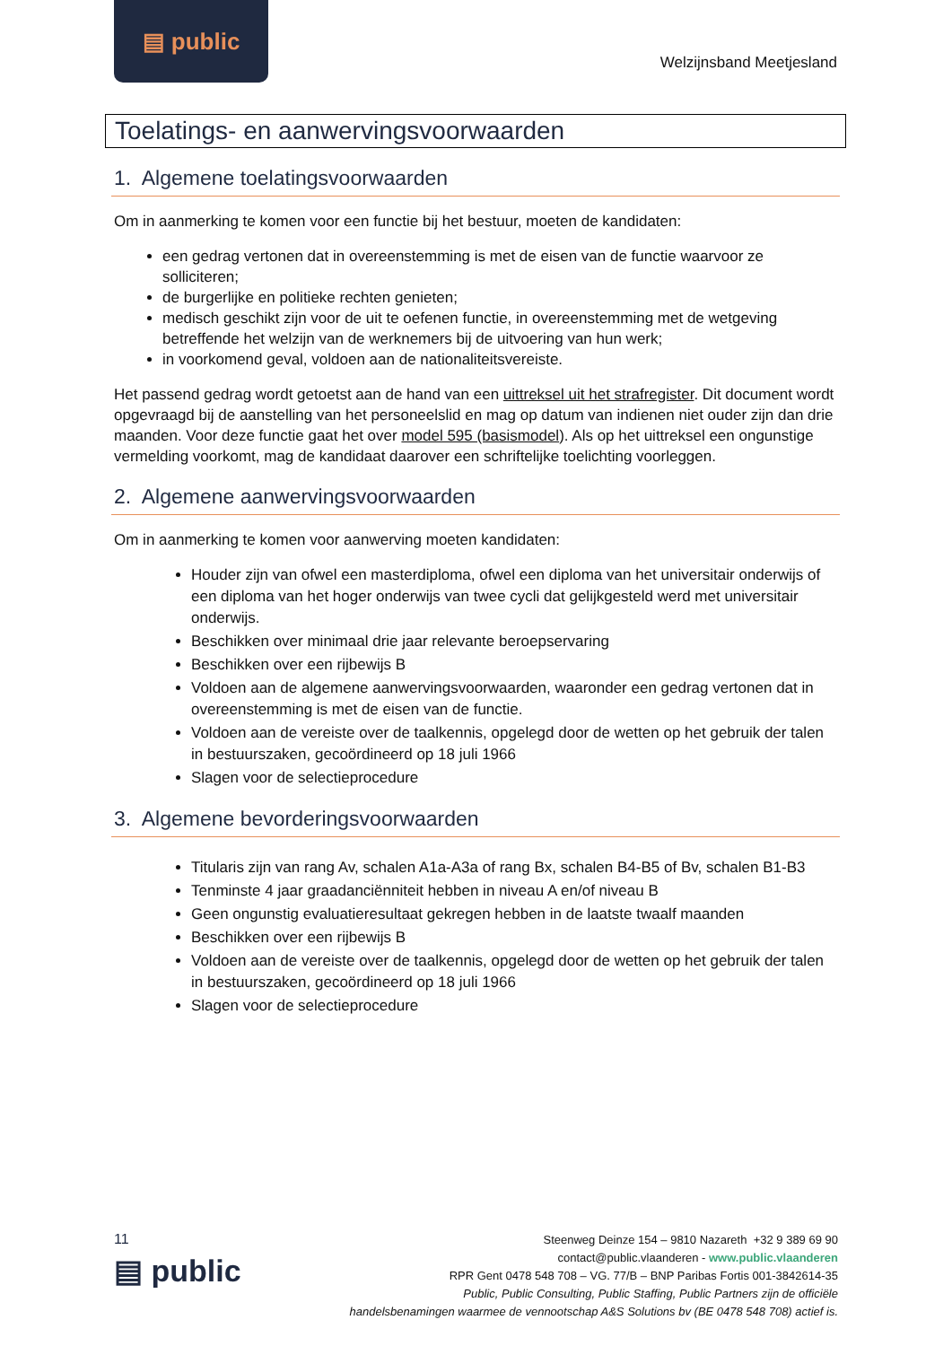▤ public
Welzijnsband Meetjesland
Toelatings- en aanwervingsvoorwaarden
1. Algemene toelatingsvoorwaarden
Om in aanmerking te komen voor een functie bij het bestuur, moeten de kandidaten:
een gedrag vertonen dat in overeenstemming is met de eisen van de functie waarvoor ze solliciteren;
de burgerlijke en politieke rechten genieten;
medisch geschikt zijn voor de uit te oefenen functie, in overeenstemming met de wetgeving betreffende het welzijn van de werknemers bij de uitvoering van hun werk;
in voorkomend geval, voldoen aan de nationaliteitsvereiste.
Het passend gedrag wordt getoetst aan de hand van een uittreksel uit het strafregister. Dit document wordt opgevraagd bij de aanstelling van het personeelslid en mag op datum van indienen niet ouder zijn dan drie maanden. Voor deze functie gaat het over model 595 (basismodel). Als op het uittreksel een ongunstige vermelding voorkomt, mag de kandidaat daarover een schriftelijke toelichting voorleggen.
2. Algemene aanwervingsvoorwaarden
Om in aanmerking te komen voor aanwerving moeten kandidaten:
Houder zijn van ofwel een masterdiploma, ofwel een diploma van het universitair onderwijs of een diploma van het hoger onderwijs van twee cycli dat gelijkgesteld werd met universitair onderwijs.
Beschikken over minimaal drie jaar relevante beroepservaring
Beschikken over een rijbewijs B
Voldoen aan de algemene aanwervingsvoorwaarden, waaronder een gedrag vertonen dat in overeenstemming is met de eisen van de functie.
Voldoen aan de vereiste over de taalkennis, opgelegd door de wetten op het gebruik der talen in bestuurszaken, gecoördineerd op 18 juli 1966
Slagen voor de selectieprocedure
3. Algemene bevorderingsvoorwaarden
Titularis zijn van rang Av, schalen A1a-A3a of rang Bx, schalen B4-B5 of Bv, schalen B1-B3
Tenminste 4 jaar graadanciënniteit hebben in niveau A en/of niveau B
Geen ongunstig evaluatieresultaat gekregen hebben in de laatste twaalf maanden
Beschikken over een rijbewijs B
Voldoen aan de vereiste over de taalkennis, opgelegd door de wetten op het gebruik der talen in bestuurszaken, gecoördineerd op 18 juli 1966
Slagen voor de selectieprocedure
11
▤ public
Steenweg Deinze 154 – 9810 Nazareth +32 9 389 69 90
contact@public.vlaanderen - www.public.vlaanderen
RPR Gent 0478 548 708 – VG. 77/B – BNP Paribas Fortis 001-3842614-35
Public, Public Consulting, Public Staffing, Public Partners zijn de officiële
handelsbenamingen waarmee de vennootschap A&S Solutions bv (BE 0478 548 708) actief is.